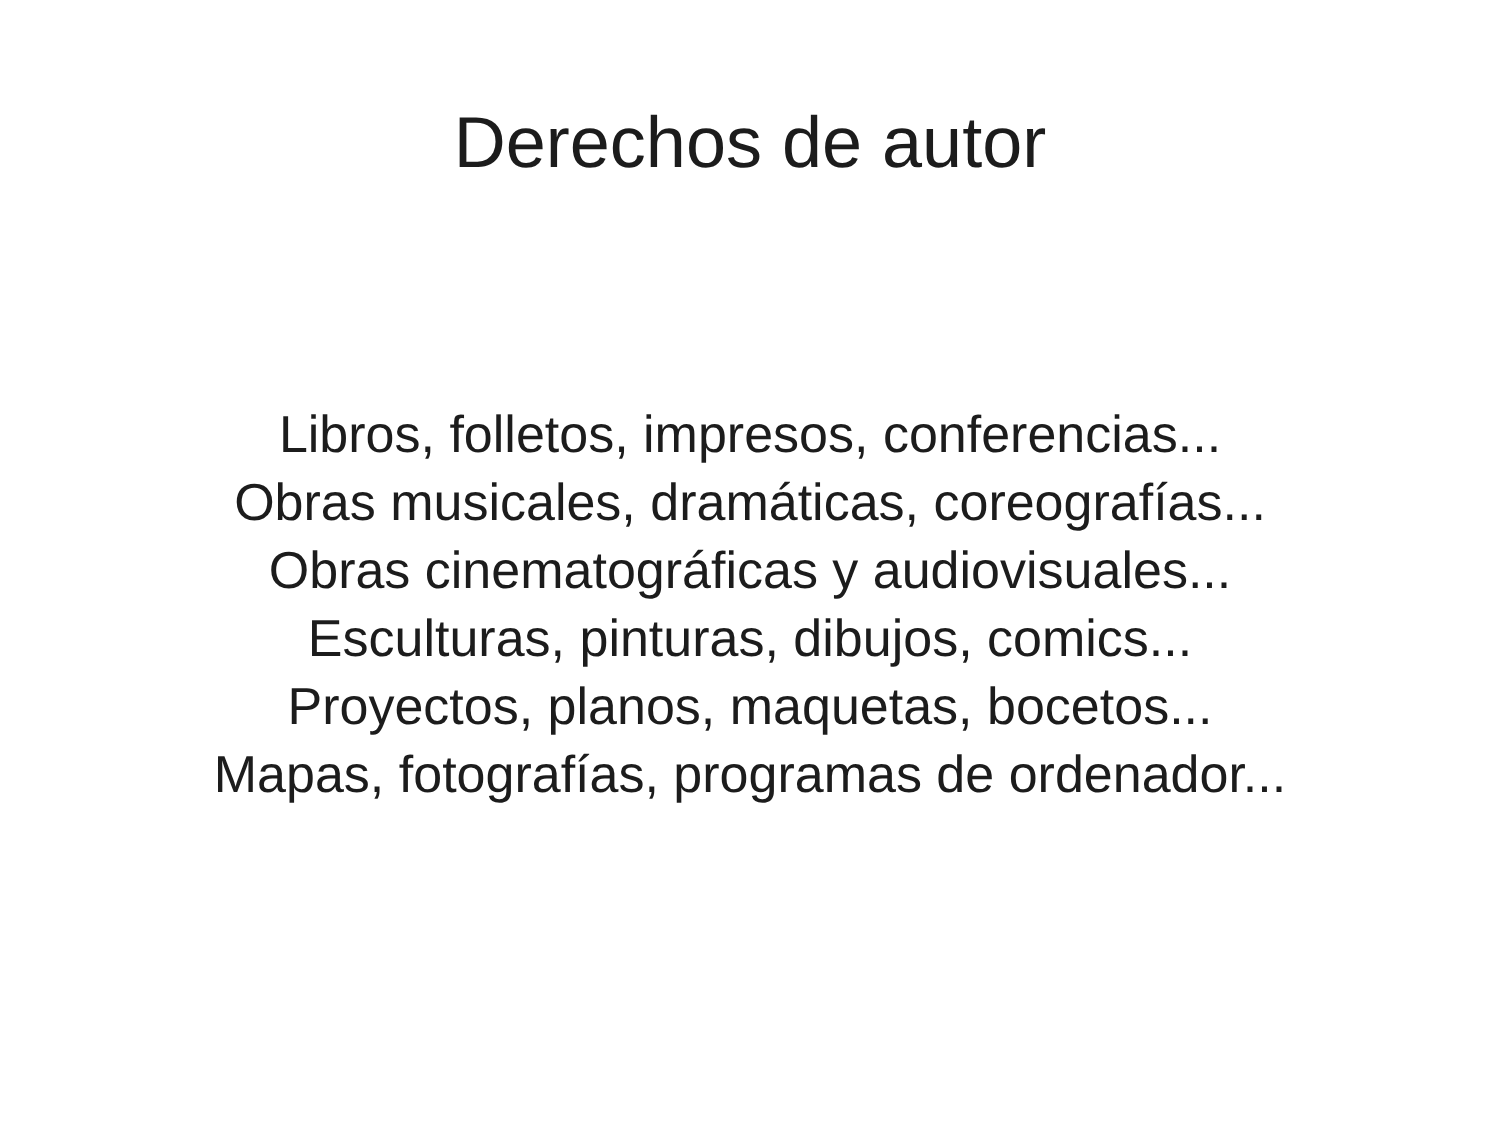Derechos de autor
Libros, folletos, impresos, conferencias...
Obras musicales, dramáticas, coreografías...
Obras cinematográficas y audiovisuales...
Esculturas, pinturas, dibujos, comics...
Proyectos, planos, maquetas, bocetos...
Mapas, fotografías, programas de ordenador...